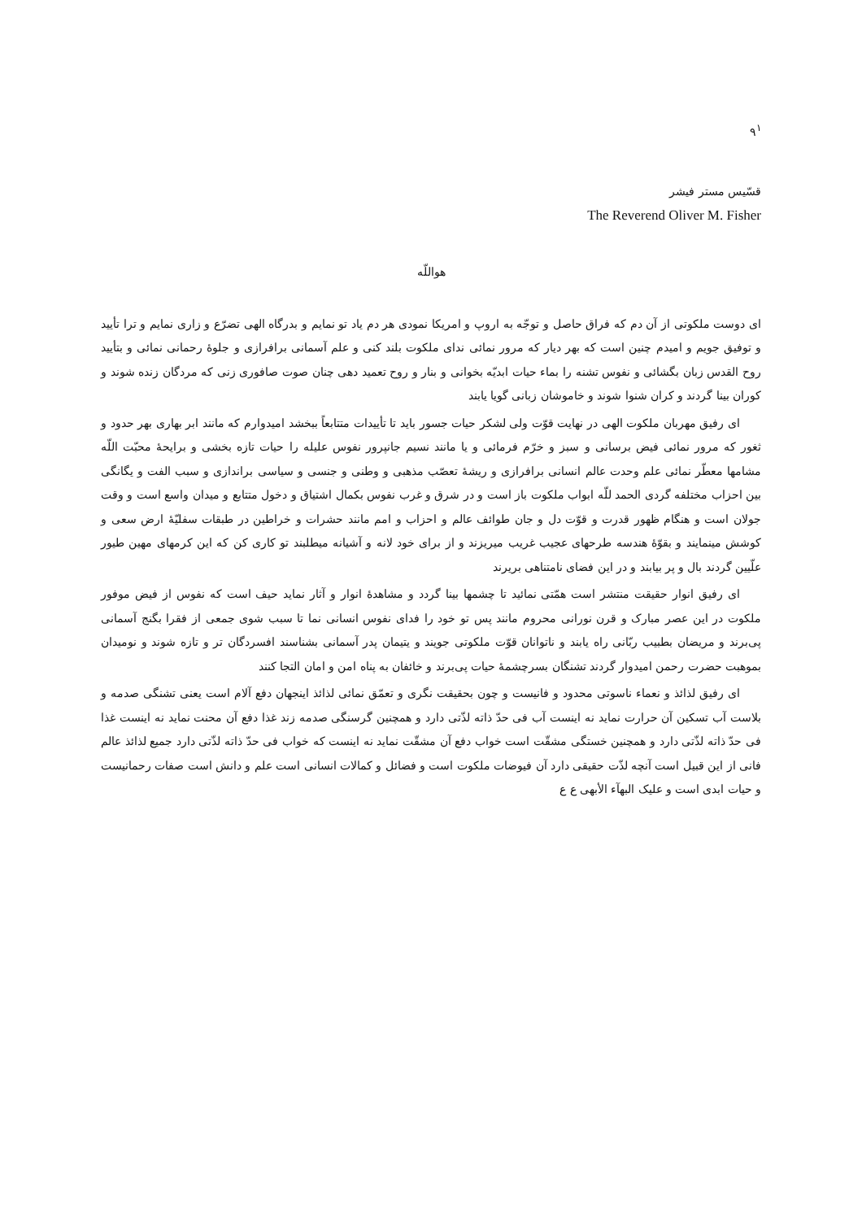٩<sup>١</sup>
قسّیس مستر فیشر
The Reverend Oliver M. Fisher
هواللّه
ای دوست ملکوتی از آن دم که فراق حاصل و توجّه به اروپ و امریکا نمودی هر دم یاد تو نمایم و بدرگاه الهی تضرّع و زاری نمایم و ترا تأیید و توفیق جویم و امیدم چنین است که بهر دیار که مرور نمائی ندای ملکوت بلند کنی و علم آسمانی برافرازی و جلوهٔ رحمانی نمائی و بتأیید روح القدس زبان بگشائی و نفوس تشنه را بماء حیات ابدیّه بخوانی و بنار و روح تعمید دهی چنان صوت صافوری زنی که مردگان زنده شوند و کوران بینا گردند و کران شنوا شوند و خاموشان زبانی گویا یابند
ای رفیق مهربان ملکوت الهی در نهایت قوّت ولی لشکر حیات جسور باید تا تأییدات متتابعاً ببخشد امیدوارم که مانند ابر بهاری بهر حدود و ثغور که مرور نمائی فیض برسانی و سبز و خرّم فرمائی و یا مانند نسیم جانپرور نفوس علیله را حیات تازه بخشی و برایحهٔ محبّت اللّه مشامها معطّر نمائی علم وحدت عالم انسانی برافرازی و ریشهٔ تعصّب مذهبی و وطنی و جنسی و سیاسی براندازی و سبب الفت و یگانگی بین احزاب مختلفه گردی الحمد للّه ابواب ملکوت باز است و در شرق و غرب نفوس بکمال اشتیاق و دخول متتابع و میدان واسع است و وقت جولان است و هنگام ظهور قدرت و قوّت دل و جان طوائف عالم و احزاب و امم مانند حشرات و خراطین در طبقات سفلیّهٔ ارض سعی و کوشش مینمایند و بقوّهٔ هندسه طرحهای عجیب غریب میریزند و از برای خود لانه و آشیانه میطلبند تو کاری کن که این کرمهای مهین طیور علّیین گردند بال و پر بیابند و در این فضای نامتناهی بریرند
ای رفیق انوار حقیقت منتشر است همّتی نمائید تا چشمها بینا گردد و مشاهدهٔ انوار و آثار نماید حیف است که نفوس از فیض موفور ملکوت در این عصر مبارک و قرن نورانی محروم مانند پس تو خود را فدای نفوس انسانی نما تا سبب شوی جمعی از فقرا بگنج آسمانی پی‌برند و مریضان بطبیب ربّانی راه یابند و ناتوانان قوّت ملکوتی جویند و یتیمان پدر آسمانی بشناسند افسردگان تر و تازه شوند و نومیدان بموهبت حضرت رحمن امیدوار گردند تشنگان بسرچشمهٔ حیات پی‌برند و خائفان به پناه امن و امان التجا کنند
ای رفیق لذائذ و نعماء ناسوتی محدود و فانیست و چون بحقیقت نگری و تعمّق نمائی لذائذ اینجهان دفع آلام است یعنی تشنگی صدمه و بلاست آب تسکین آن حرارت نماید نه اینست آب فی حدّ ذاته لذّتی دارد و همچنین گرسنگی صدمه زند غذا دفع آن محنت نماید نه اینست غذا فی حدّ ذاته لذّتی دارد و همچنین خستگی مشقّت است خواب دفع آن مشقّت نماید نه اینست که خواب فی حدّ ذاته لذّتی دارد جمیع لذائذ عالم فانی از این قبیل است آنچه لذّت حقیقی دارد آن فیوضات ملکوت است و فضائل و کمالات انسانی است علم و دانش است صفات رحمانیست و حیات ابدی است و علیک البهآء الأبهی ع ع